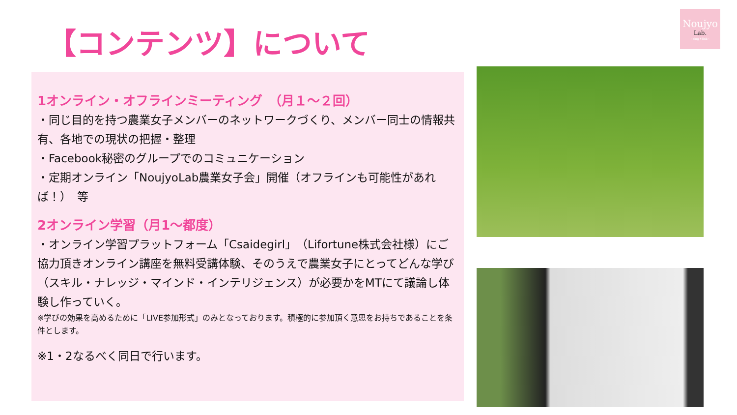【コンテンツ】について
Noujyo
Lab.
~ring＊link~
1オンライン・オフラインミーティング　（月１～２回）
・同じ目的を持つ農業女子メンバーのネットワークづくり、メンバー同士の情報共有、各地での現状の把握・整理
・Facebook秘密のグループでのコミュニケーション
・定期オンライン「NoujyoLab農業女子会」開催（オフラインも可能性があれば！）　等
2オンライン学習（月1～都度）
・オンライン学習プラットフォーム「Csaidegirl」（Lifortune株式会社様）にご協力頂きオンライン講座を無料受講体験、そのうえで農業女子にとってどんな学び（スキル・ナレッジ・マインド・インテリジェンス）が必要かをMTにて議論し体験し作っていく。
※学びの効果を高めるために「LIVE参加形式」のみとなっております。積極的に参加頂く意思をお持ちであることを条件とします。
※1・2なるべく同日で行います。